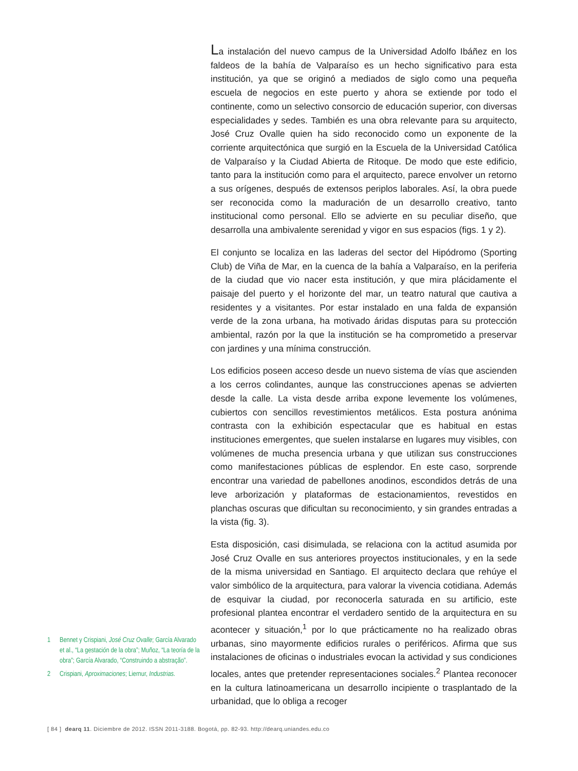1 Bennet y Crispiani, José Cruz Ovalle; García Alvarado et al., “La gestación de la obra”; Muñoz, “La teoría de la obra”; García Alvarado, “Construindo a abstração”.
2 Crispiani, Aproximaciones; Liernur, Industrias.
La instalación del nuevo campus de la Universidad Adolfo Ibáñez en los faldeos de la bahía de Valparaíso es un hecho significativo para esta institución, ya que se originó a mediados de siglo como una pequeña escuela de negocios en este puerto y ahora se extiende por todo el continente, como un selectivo consorcio de educación superior, con diversas especialidades y sedes. También es una obra relevante para su arquitecto, José Cruz Ovalle quien ha sido reconocido como un exponente de la corriente arquitectónica que surgió en la Escuela de la Universidad Católica de Valparaíso y la Ciudad Abierta de Ritoque. De modo que este edificio, tanto para la institución como para el arquitecto, parece envolver un retorno a sus orígenes, después de extensos periplos laborales. Así, la obra puede ser reconocida como la maduración de un desarrollo creativo, tanto institucional como personal. Ello se advierte en su peculiar diseño, que desarrolla una ambivalente serenidad y vigor en sus espacios (figs. 1 y 2).
El conjunto se localiza en las laderas del sector del Hipódromo (Sporting Club) de Viña de Mar, en la cuenca de la bahía a Valparaíso, en la periferia de la ciudad que vio nacer esta institución, y que mira plácidamente el paisaje del puerto y el horizonte del mar, un teatro natural que cautiva a residentes y a visitantes. Por estar instalado en una falda de expansión verde de la zona urbana, ha motivado áridas disputas para su protección ambiental, razón por la que la institución se ha comprometido a preservar con jardines y una mínima construcción.
Los edificios poseen acceso desde un nuevo sistema de vías que ascienden a los cerros colindantes, aunque las construcciones apenas se advierten desde la calle. La vista desde arriba expone levemente los volúmenes, cubiertos con sencillos revestimientos metálicos. Esta postura anónima contrasta con la exhibición espectacular que es habitual en estas instituciones emergentes, que suelen instalarse en lugares muy visibles, con volúmenes de mucha presencia urbana y que utilizan sus construcciones como manifestaciones públicas de esplendor. En este caso, sorprende encontrar una variedad de pabellones anodinos, escondidos detrás de una leve arborización y plataformas de estacionamientos, revestidos en planchas oscuras que dificultan su reconocimiento, y sin grandes entradas a la vista (fig. 3).
Esta disposición, casi disimulada, se relaciona con la actitud asumida por José Cruz Ovalle en sus anteriores proyectos institucionales, y en la sede de la misma universidad en Santiago. El arquitecto declara que rehúye el valor simbólico de la arquitectura, para valorar la vivencia cotidiana. Además de esquivar la ciudad, por reconocerla saturada en su artificio, este profesional plantea encontrar el verdadero sentido de la arquitectura en su acontecer y situación,<sup>1</sup> por lo que prácticamente no ha realizado obras urbanas, sino mayormente edificios rurales o periféricos. Afirma que sus instalaciones de oficinas o industriales evocan la actividad y sus condiciones locales, antes que pretender representaciones sociales.<sup>2</sup> Plantea reconocer en la cultura latinoamericana un desarrollo incipiente o trasplantado de la urbanidad, que lo obliga a recoger
[ 84 ] dearq 11. Diciembre de 2012. ISSN 2011-3188. Bogotá, pp. 82-93. http://dearq.uniandes.edu.co